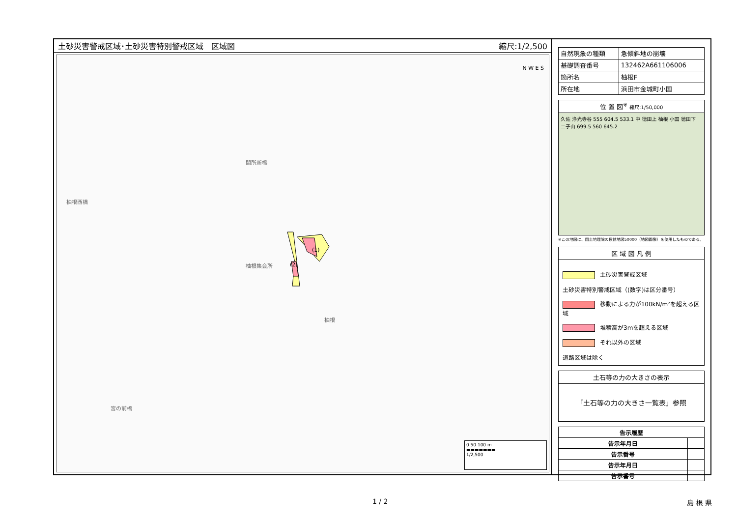土砂災害警戒区域･土砂災害特別警戒区域　区域図 縮尺:1/2,500
柚根西橋
間所新橋
柚根集会所
柚根
宮の前橋
(1)
(2)
N W E S
0 50 100 m
▬▬▬▬▬▬▬
1/2,500
| 自然現象の種類 | 急傾斜地の崩壊 |
| 基礎調査番号 | 132462A661106006 |
| 箇所名 | 柚根F |
| 所在地 | 浜田市金城町小国 |
位 置 図<sup>※</sup> 縮尺:1/50,000
久佐 浄光寺谷 555 604.5 533.1 中 徳田上 柚根 小国 徳田下 二子山 699.5 560 645.2
※この地図は、国土地理院の数値地図50000（地図画像）を使用したものである。
区 域 図 凡 例
土砂災害警戒区域
土砂災害特別警戒区域（(数字)は区分番号）
移動による力が100kN/m²を超える区域
堆積高が3mを超える区域
それ以外の区域
道路区域は除く
土石等の力の大きさの表示
「土石等の力の大きさ一覧表」参照
| 告示履歴 | |
| --- | --- |
| 告示年月日 | |
| 告示番号 | |
| 告示年月日 | |
| 告示番号 | |
1 / 2 島 根 県